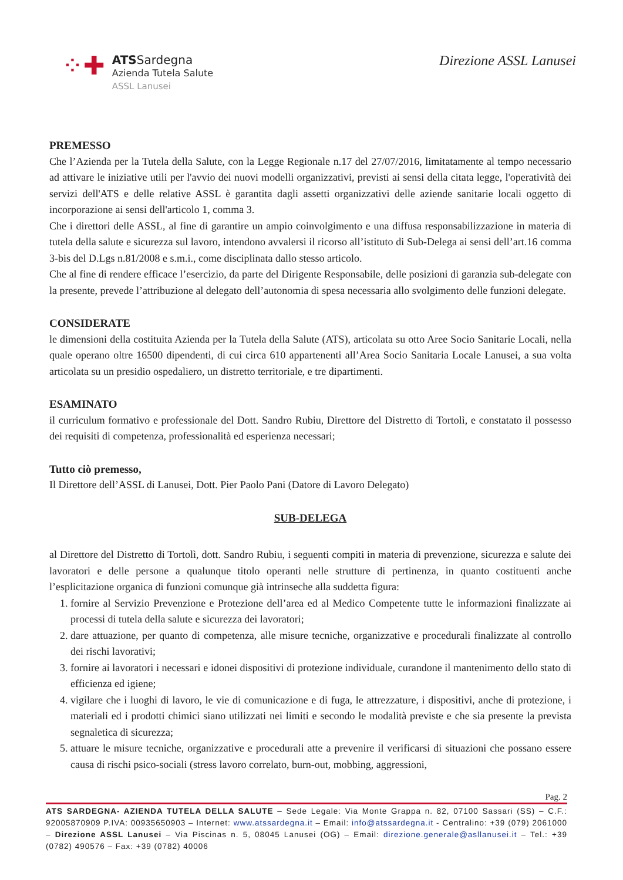⁘✚
ATSSardegna
Azienda Tutela Salute
ASSL Lanusei
Direzione ASSL Lanusei
PREMESSO
Che l’Azienda per la Tutela della Salute, con la Legge Regionale n.17 del 27/07/2016, limitatamente al tempo necessario ad attivare le iniziative utili per l'avvio dei nuovi modelli organizzativi, previsti ai sensi della citata legge, l'operatività dei servizi dell'ATS e delle relative ASSL è garantita dagli assetti organizzativi delle aziende sanitarie locali oggetto di incorporazione ai sensi dell'articolo 1, comma 3.
Che i direttori delle ASSL, al fine di garantire un ampio coinvolgimento e una diffusa responsabilizzazione in materia di tutela della salute e sicurezza sul lavoro, intendono avvalersi il ricorso all’istituto di Sub-Delega ai sensi dell’art.16 comma 3-bis del D.Lgs n.81/2008 e s.m.i., come disciplinata dallo stesso articolo.
Che al fine di rendere efficace l’esercizio, da parte del Dirigente Responsabile, delle posizioni di garanzia sub-delegate con la presente, prevede l’attribuzione al delegato dell’autonomia di spesa necessaria allo svolgimento delle funzioni delegate.
CONSIDERATE
le dimensioni della costituita Azienda per la Tutela della Salute (ATS), articolata su otto Aree Socio Sanitarie Locali, nella quale operano oltre 16500 dipendenti, di cui circa 610 appartenenti all’Area Socio Sanitaria Locale Lanusei, a sua volta articolata su un presidio ospedaliero, un distretto territoriale, e tre dipartimenti.
ESAMINATO
il curriculum formativo e professionale del Dott. Sandro Rubiu, Direttore del Distretto di Tortolì, e constatato il possesso dei requisiti di competenza, professionalità ed esperienza necessari;
Tutto ciò premesso,
Il Direttore dell’ASSL di Lanusei, Dott. Pier Paolo Pani (Datore di Lavoro Delegato)
SUB-DELEGA
al Direttore del Distretto di Tortolì, dott. Sandro Rubiu, i seguenti compiti in materia di prevenzione, sicurezza e salute dei lavoratori e delle persone a qualunque titolo operanti nelle strutture di pertinenza, in quanto costituenti anche l’esplicitazione organica di funzioni comunque già intrinseche alla suddetta figura:
1. fornire al Servizio Prevenzione e Protezione dell’area ed al Medico Competente tutte le informazioni finalizzate ai processi di tutela della salute e sicurezza dei lavoratori;
2. dare attuazione, per quanto di competenza, alle misure tecniche, organizzative e procedurali finalizzate al controllo dei rischi lavorativi;
3. fornire ai lavoratori i necessari e idonei dispositivi di protezione individuale, curandone il mantenimento dello stato di efficienza ed igiene;
4. vigilare che i luoghi di lavoro, le vie di comunicazione e di fuga, le attrezzature, i dispositivi, anche di protezione, i materiali ed i prodotti chimici siano utilizzati nei limiti e secondo le modalità previste e che sia presente la prevista segnaletica di sicurezza;
5. attuare le misure tecniche, organizzative e procedurali atte a prevenire il verificarsi di situazioni che possano essere causa di rischi psico-sociali (stress lavoro correlato, burn-out, mobbing, aggressioni,
Pag. 2
ATS SARDEGNA- AZIENDA TUTELA DELLA SALUTE – Sede Legale: Via Monte Grappa n. 82, 07100 Sassari (SS) – C.F.: 92005870909 P.IVA: 00935650903 – Internet: www.atssardegna.it – Email: info@atssardegna.it - Centralino: +39 (079) 2061000 – Direzione ASSL Lanusei – Via Piscinas n. 5, 08045 Lanusei (OG) – Email: direzione.generale@asllanusei.it – Tel.: +39 (0782) 490576 – Fax: +39 (0782) 40006